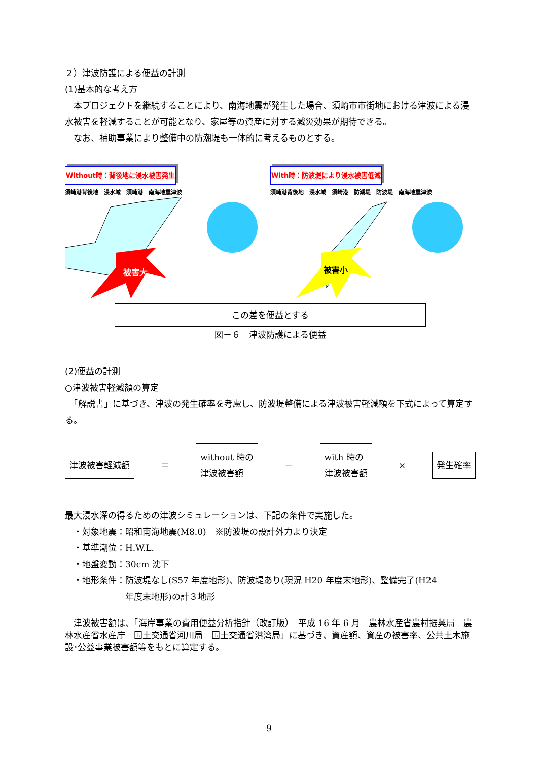２）津波防護による便益の計測
(1)基本的な考え方
　本プロジェクトを継続することにより、南海地震が発生した場合、須崎市市街地における津波による浸水被害を軽減することが可能となり、家屋等の資産に対する減災効果が期待できる。
　なお、補助事業により整備中の防潮堤も一体的に考えるものとする。
Without時：背後地に浸水被害発生
須崎港背後地　浸水域　須崎港　南海地震津波
被害大
With時：防波堤により浸水被害低減
須崎港背後地　浸水域　須崎港　防潮堤　防波堤　南海地震津波
被害小
この差を便益とする
図－６　津波防護による便益
(2)便益の計測
○津波被害軽減額の算定
　「解説書」に基づき、津波の発生確率を考慮し、防波堤整備による津波被害軽減額を下式によって算定する。
津波被害軽減額 ＝ without 時の
津波被害額 － with 時の
津波被害額 × 発生確率
最大浸水深の得るための津波シミュレーションは、下記の条件で実施した。
　・対象地震：昭和南海地震(M8.0)　※防波堤の設計外力より決定
　・基準潮位：H.W.L.
　・地盤変動：30cm 沈下
　・地形条件：防波堤なし(S57 年度地形)、防波堤あり(現況 H20 年度末地形)、整備完了(H24
　　　　　　　年度末地形)の計３地形
　津波被害額は、「海岸事業の費用便益分析指針（改訂版）　平成 16 年 6 月　農林水産省農村振興局　農林水産省水産庁　国土交通省河川局　国土交通省港湾局」に基づき、資産額、資産の被害率、公共土木施設･公益事業被害額等をもとに算定する。
9